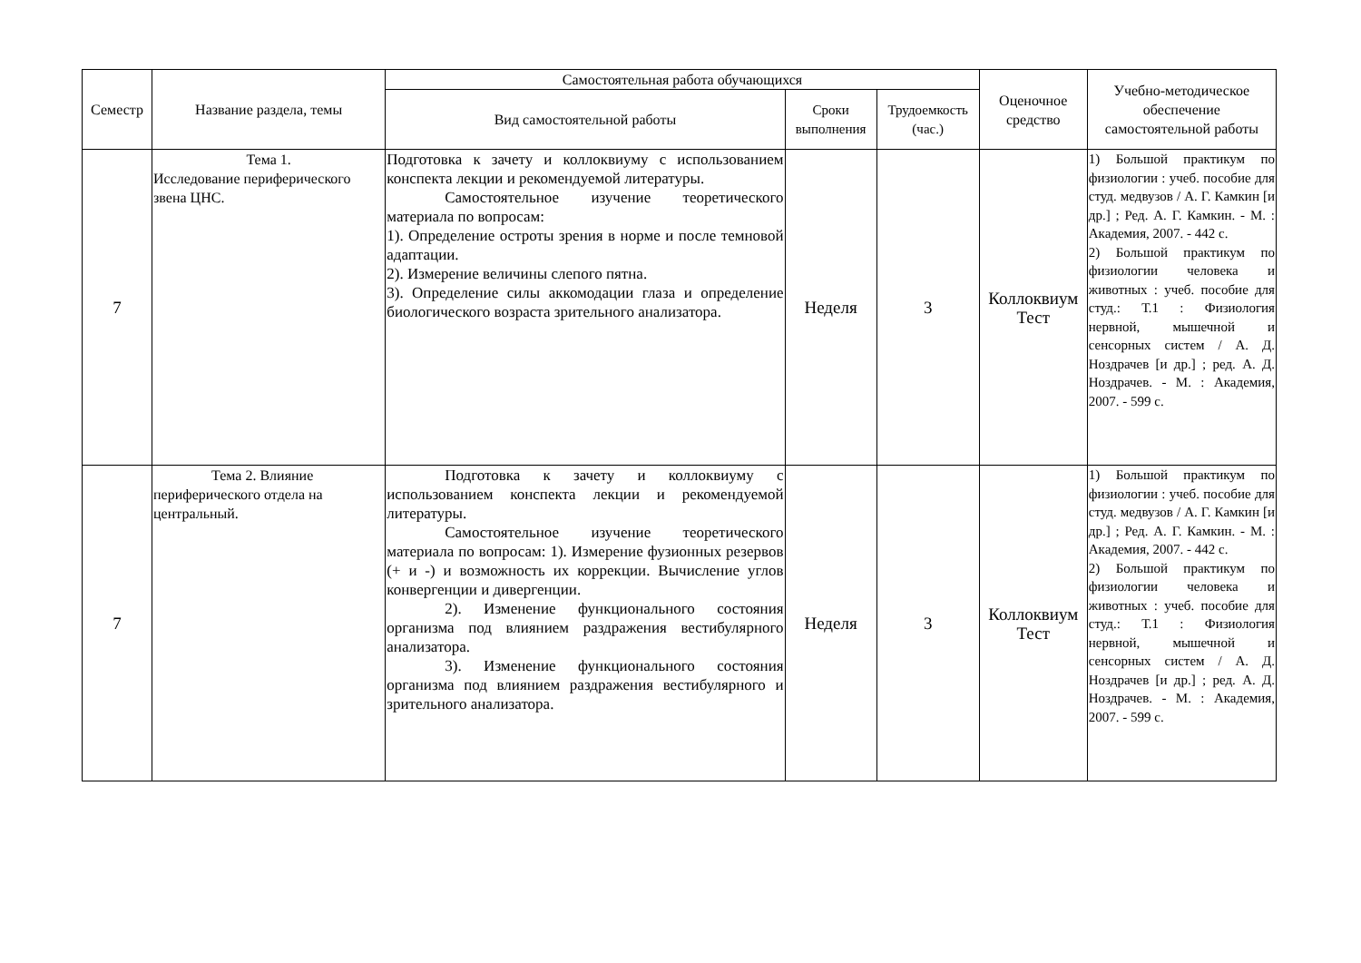| Семестр | Название раздела, темы | Самостоятельная работа обучающихся | | | Оценочное средство | Учебно-методическое обеспечение самостоятельной работы |
| --- | --- | --- | --- | --- | --- | --- |
| | | Вид самостоятельной работы | Сроки выполнения | Трудоемкость (час.) | | |
| 7 | Тема 1. Исследование периферического звена ЦНС. | Подготовка к зачету и коллоквиуму с использованием конспекта лекции и рекомендуемой литературы. Самостоятельное изучение теоретического материала по вопросам: 1). Определение остроты зрения в норме и после темновой адаптации. 2). Измерение величины слепого пятна. 3). Определение силы аккомодации глаза и определение биологического возраста зрительного анализатора. | Неделя | 3 | Коллоквиум Тест | 1) Большой практикум по физиологии : учеб. пособие для студ. медвузов / А. Г. Камкин [и др.] ; Ред. А. Г. Камкин. - М. : Академия, 2007. - 442 с. 2) Большой практикум по физиологии человека и животных : учеб. пособие для студ.: Т.1 : Физиология нервной, мышечной и сенсорных систем / А. Д. Ноздрачев [и др.] ; ред. А. Д. Ноздрачев. - М. : Академия, 2007. - 599 с. |
| 7 | Тема 2. Влияние периферического отдела на центральный. | Подготовка к зачету и коллоквиуму с использованием конспекта лекции и рекомендуемой литературы. Самостоятельное изучение теоретического материала по вопросам: 1). Измерение фузионных резервов (+ и -) и возможность их коррекции. Вычисление углов конвергенции и дивергенции. 2). Изменение функционального состояния организма под влиянием раздражения вестибулярного анализатора. 3). Изменение функционального состояния организма под влиянием раздражения вестибулярного и зрительного анализатора. | Неделя | 3 | Коллоквиум Тест | 1) Большой практикум по физиологии : учеб. пособие для студ. медвузов / А. Г. Камкин [и др.] ; Ред. А. Г. Камкин. - М. : Академия, 2007. - 442 с. 2) Большой практикум по физиологии человека и животных : учеб. пособие для студ.: Т.1 : Физиология нервной, мышечной и сенсорных систем / А. Д. Ноздрачев [и др.] ; ред. А. Д. Ноздрачев. - М. : Академия, 2007. - 599 с. |